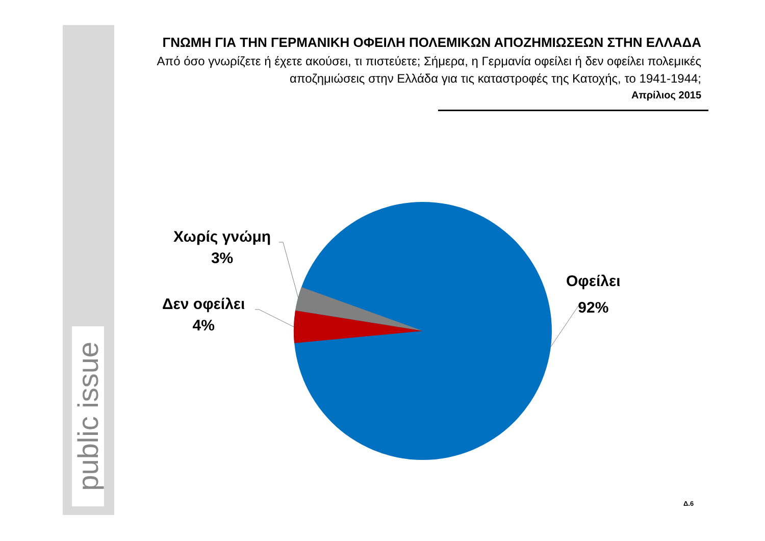public issue
ΓΝΩΜΗ ΓΙΑ ΤΗΝ ΓΕΡΜΑΝΙΚΗ ΟΦΕΙΛΗ ΠΟΛΕΜΙΚΩΝ ΑΠΟΖΗΜΙΩΣΕΩΝ ΣΤΗΝ ΕΛΛΑΔΑ
Από όσο γνωρίζετε ή έχετε ακούσει, τι πιστεύετε; Σήμερα, η Γερμανία οφείλει ή δεν οφείλει πολεμικές αποζημιώσεις στην Ελλάδα για τις καταστροφές της Κατοχής, το 1941-1944;
Απρίλιος 2015
Χωρίς γνώμη
3%
Δεν οφείλει
4%
Οφείλει
92%
Δ.6